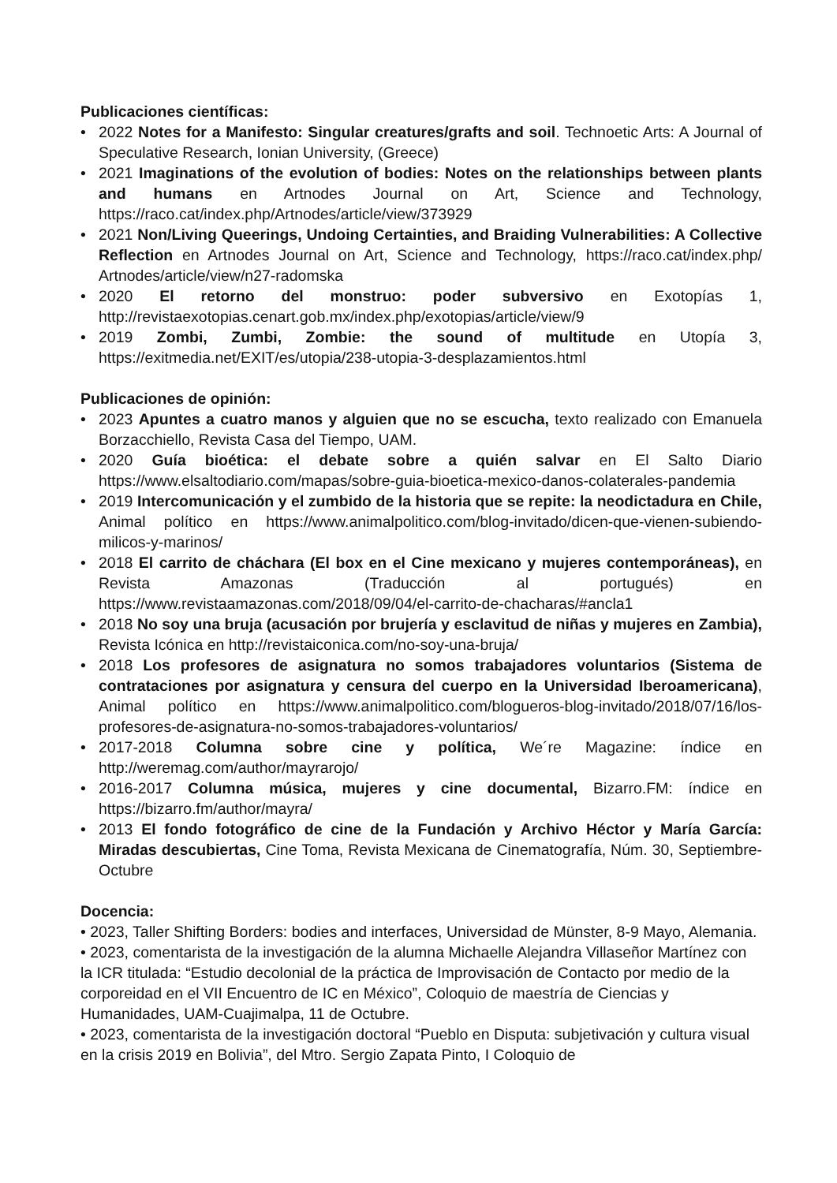Publicaciones científicas:
• 2022 Notes for a Manifesto: Singular creatures/grafts and soil. Technoetic Arts: A Journal of Speculative Research, Ionian University, (Greece)
• 2021 Imaginations of the evolution of bodies: Notes on the relationships between plants and humans en Artnodes Journal on Art, Science and Technology, https://raco.cat/index.php/Artnodes/article/view/373929
• 2021 Non/Living Queerings, Undoing Certainties, and Braiding Vulnerabilities: A Collective Reflection en Artnodes Journal on Art, Science and Technology, https://raco.cat/index.php/ Artnodes/article/view/n27-radomska
• 2020 El retorno del monstruo: poder subversivo en Exotopías 1, http://revistaexotopias.cenart.gob.mx/index.php/exotopias/article/view/9
• 2019 Zombi, Zumbi, Zombie: the sound of multitude en Utopía 3, https://exitmedia.net/EXIT/es/utopia/238-utopia-3-desplazamientos.html
Publicaciones de opinión:
• 2023 Apuntes a cuatro manos y alguien que no se escucha, texto realizado con Emanuela Borzacchiello, Revista Casa del Tiempo, UAM.
• 2020 Guía bioética: el debate sobre a quién salvar en El Salto Diario https://www.elsaltodiario.com/mapas/sobre-guia-bioetica-mexico-danos-colaterales-pandemia
• 2019 Intercomunicación y el zumbido de la historia que se repite: la neodictadura en Chile, Animal político en https://www.animalpolitico.com/blog-invitado/dicen-que-vienen-subiendo-milicos-y-marinos/
• 2018 El carrito de cháchara (El box en el Cine mexicano y mujeres contemporáneas), en Revista Amazonas (Traducción al portugués) en https://www.revistaamazonas.com/2018/09/04/el-carrito-de-chacharas/#ancla1
• 2018 No soy una bruja (acusación por brujería y esclavitud de niñas y mujeres en Zambia), Revista Icónica en http://revistaiconica.com/no-soy-una-bruja/
• 2018 Los profesores de asignatura no somos trabajadores voluntarios (Sistema de contrataciones por asignatura y censura del cuerpo en la Universidad Iberoamericana), Animal político en https://www.animalpolitico.com/blogueros-blog-invitado/2018/07/16/los-profesores-de-asignatura-no-somos-trabajadores-voluntarios/
• 2017-2018 Columna sobre cine y política, We´re Magazine: índice en http://weremag.com/author/mayrarojo/
• 2016-2017 Columna música, mujeres y cine documental, Bizarro.FM: índice en https://bizarro.fm/author/mayra/
• 2013 El fondo fotográfico de cine de la Fundación y Archivo Héctor y María García: Miradas descubiertas, Cine Toma, Revista Mexicana de Cinematografía, Núm. 30, Septiembre-Octubre
Docencia:
• 2023, Taller Shifting Borders: bodies and interfaces, Universidad de Münster, 8-9 Mayo, Alemania.
• 2023, comentarista de la investigación de la alumna Michaelle Alejandra Villaseñor Martínez con la ICR titulada: “Estudio decolonial de la práctica de Improvisación de Contacto por medio de la corporeidad en el VII Encuentro de IC en México”, Coloquio de maestría de Ciencias y Humanidades, UAM-Cuajimalpa, 11 de Octubre.
• 2023, comentarista de la investigación doctoral “Pueblo en Disputa: subjetivación y cultura visual en la crisis 2019 en Bolivia”, del Mtro. Sergio Zapata Pinto, I Coloquio de